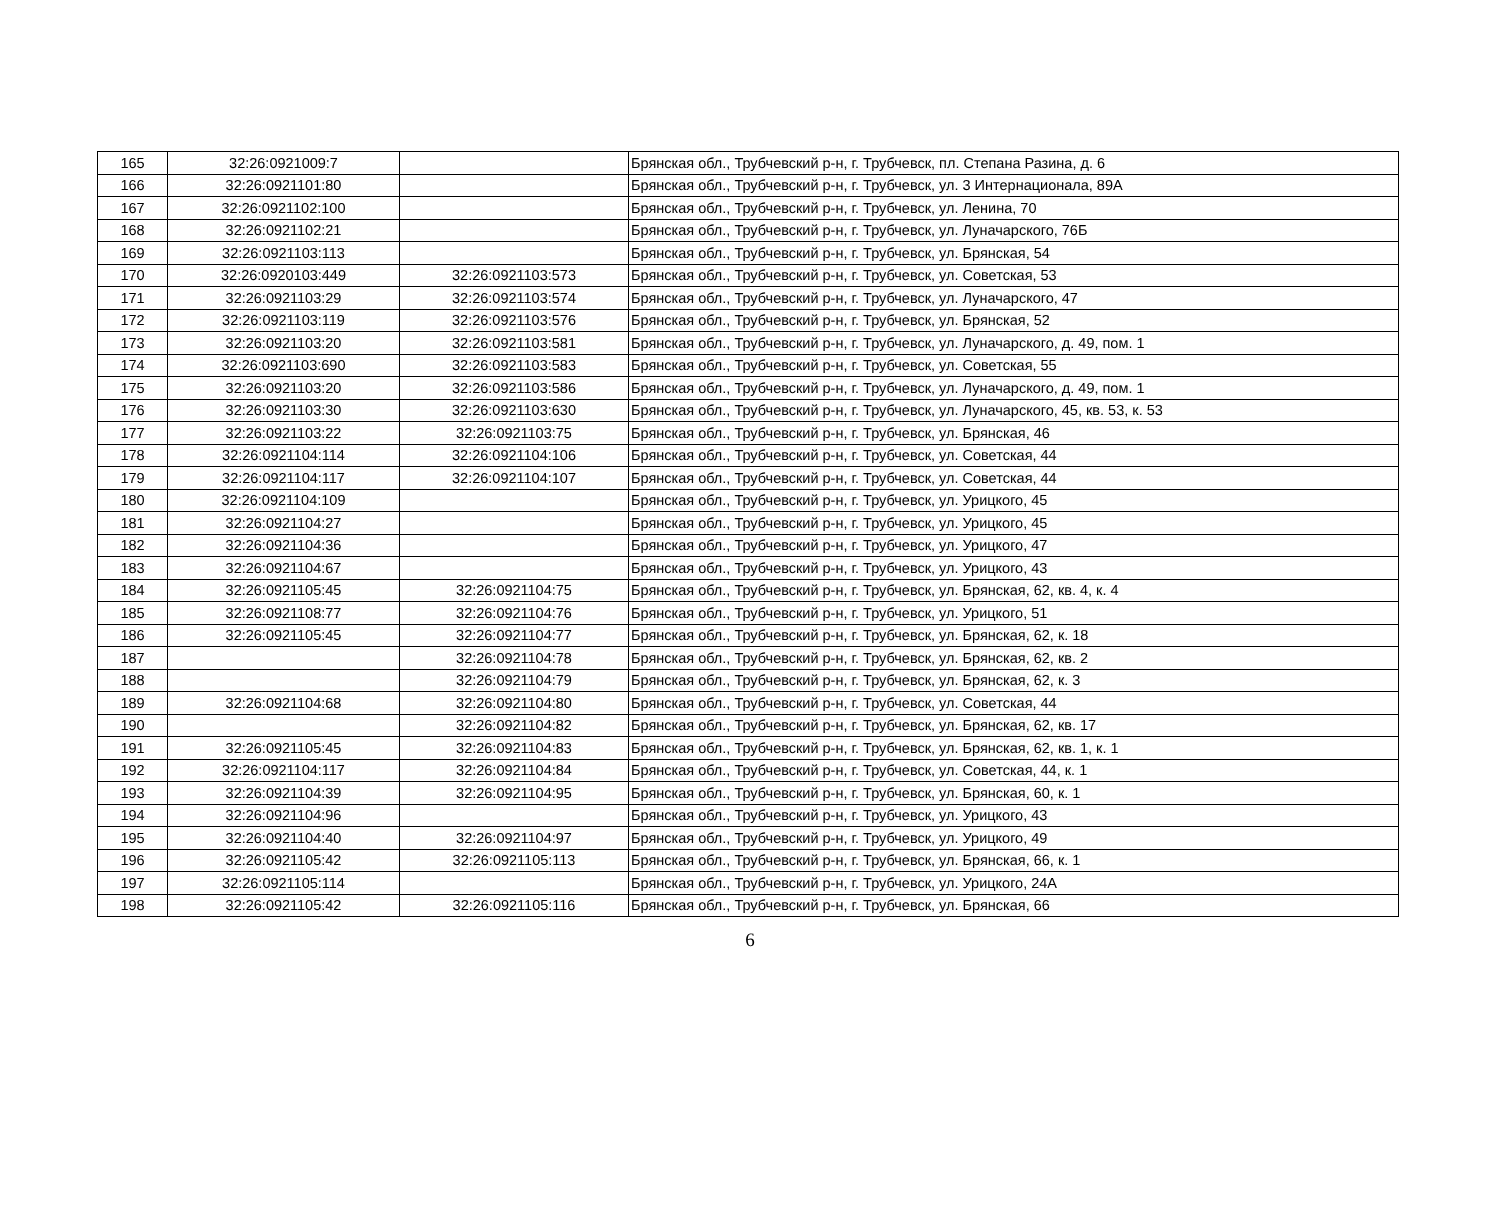| 165 | 32:26:0921009:7 | | Брянская обл., Трубчевский р-н, г. Трубчевск, пл. Степана Разина, д. 6 |
| 166 | 32:26:0921101:80 | | Брянская обл., Трубчевский р-н, г. Трубчевск, ул. 3 Интернационала, 89А |
| 167 | 32:26:0921102:100 | | Брянская обл., Трубчевский р-н, г. Трубчевск, ул. Ленина, 70 |
| 168 | 32:26:0921102:21 | | Брянская обл., Трубчевский р-н, г. Трубчевск, ул. Луначарского, 76Б |
| 169 | 32:26:0921103:113 | | Брянская обл., Трубчевский р-н, г. Трубчевск, ул. Брянская, 54 |
| 170 | 32:26:0920103:449 | 32:26:0921103:573 | Брянская обл., Трубчевский р-н, г. Трубчевск, ул. Советская, 53 |
| 171 | 32:26:0921103:29 | 32:26:0921103:574 | Брянская обл., Трубчевский р-н, г. Трубчевск, ул. Луначарского, 47 |
| 172 | 32:26:0921103:119 | 32:26:0921103:576 | Брянская обл., Трубчевский р-н, г. Трубчевск, ул. Брянская, 52 |
| 173 | 32:26:0921103:20 | 32:26:0921103:581 | Брянская обл., Трубчевский р-н, г. Трубчевск, ул. Луначарского, д. 49, пом. 1 |
| 174 | 32:26:0921103:690 | 32:26:0921103:583 | Брянская обл., Трубчевский р-н, г. Трубчевск, ул. Советская, 55 |
| 175 | 32:26:0921103:20 | 32:26:0921103:586 | Брянская обл., Трубчевский р-н, г. Трубчевск, ул. Луначарского, д. 49, пом. 1 |
| 176 | 32:26:0921103:30 | 32:26:0921103:630 | Брянская обл., Трубчевский р-н, г. Трубчевск, ул. Луначарского, 45, кв. 53, к. 53 |
| 177 | 32:26:0921103:22 | 32:26:0921103:75 | Брянская обл., Трубчевский р-н, г. Трубчевск, ул. Брянская, 46 |
| 178 | 32:26:0921104:114 | 32:26:0921104:106 | Брянская обл., Трубчевский р-н, г. Трубчевск, ул. Советская, 44 |
| 179 | 32:26:0921104:117 | 32:26:0921104:107 | Брянская обл., Трубчевский р-н, г. Трубчевск, ул. Советская, 44 |
| 180 | 32:26:0921104:109 | | Брянская обл., Трубчевский р-н, г. Трубчевск, ул. Урицкого, 45 |
| 181 | 32:26:0921104:27 | | Брянская обл., Трубчевский р-н, г. Трубчевск, ул. Урицкого, 45 |
| 182 | 32:26:0921104:36 | | Брянская обл., Трубчевский р-н, г. Трубчевск, ул. Урицкого, 47 |
| 183 | 32:26:0921104:67 | | Брянская обл., Трубчевский р-н, г. Трубчевск, ул. Урицкого, 43 |
| 184 | 32:26:0921105:45 | 32:26:0921104:75 | Брянская обл., Трубчевский р-н, г. Трубчевск, ул. Брянская, 62, кв. 4, к. 4 |
| 185 | 32:26:0921108:77 | 32:26:0921104:76 | Брянская обл., Трубчевский р-н, г. Трубчевск, ул. Урицкого, 51 |
| 186 | 32:26:0921105:45 | 32:26:0921104:77 | Брянская обл., Трубчевский р-н, г. Трубчевск, ул. Брянская, 62, к. 18 |
| 187 | | 32:26:0921104:78 | Брянская обл., Трубчевский р-н, г. Трубчевск, ул. Брянская, 62, кв. 2 |
| 188 | | 32:26:0921104:79 | Брянская обл., Трубчевский р-н, г. Трубчевск, ул. Брянская, 62, к. 3 |
| 189 | 32:26:0921104:68 | 32:26:0921104:80 | Брянская обл., Трубчевский р-н, г. Трубчевск, ул. Советская, 44 |
| 190 | | 32:26:0921104:82 | Брянская обл., Трубчевский р-н, г. Трубчевск, ул. Брянская, 62, кв. 17 |
| 191 | 32:26:0921105:45 | 32:26:0921104:83 | Брянская обл., Трубчевский р-н, г. Трубчевск, ул. Брянская, 62, кв. 1, к. 1 |
| 192 | 32:26:0921104:117 | 32:26:0921104:84 | Брянская обл., Трубчевский р-н, г. Трубчевск, ул. Советская, 44, к. 1 |
| 193 | 32:26:0921104:39 | 32:26:0921104:95 | Брянская обл., Трубчевский р-н, г. Трубчевск, ул. Брянская, 60, к. 1 |
| 194 | 32:26:0921104:96 | | Брянская обл., Трубчевский р-н, г. Трубчевск, ул. Урицкого, 43 |
| 195 | 32:26:0921104:40 | 32:26:0921104:97 | Брянская обл., Трубчевский р-н, г. Трубчевск, ул. Урицкого, 49 |
| 196 | 32:26:0921105:42 | 32:26:0921105:113 | Брянская обл., Трубчевский р-н, г. Трубчевск, ул. Брянская, 66, к. 1 |
| 197 | 32:26:0921105:114 | | Брянская обл., Трубчевский р-н, г. Трубчевск, ул. Урицкого, 24А |
| 198 | 32:26:0921105:42 | 32:26:0921105:116 | Брянская обл., Трубчевский р-н, г. Трубчевск, ул. Брянская, 66 |
6